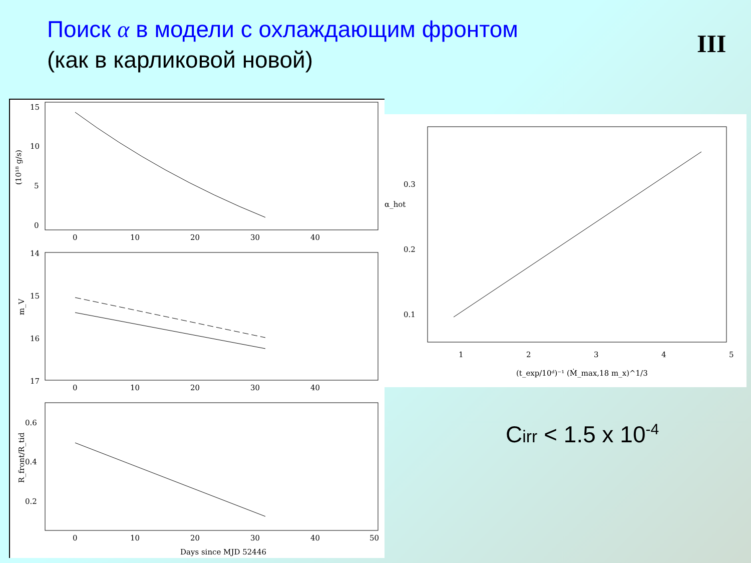Поиск α в модели с охлаждающим фронтом
(как в карликовой новой)
III
15
10
5
0
0
10
20
30
40
(10¹⁸ g/s)
14
15
16
17
0
10
20
30
40
m_V
0.6
0.4
0.2
0
10
20
30
40
50
R_front/R_tid
Days since MJD 52446
0.3
0.2
0.1
α_hot
1
2
3
4
5
(t_exp/10ᵈ)⁻¹ (Ṁ_max,18 m_x)^1/3
Cirr < 1.5 x 10<sup>-4</sup>